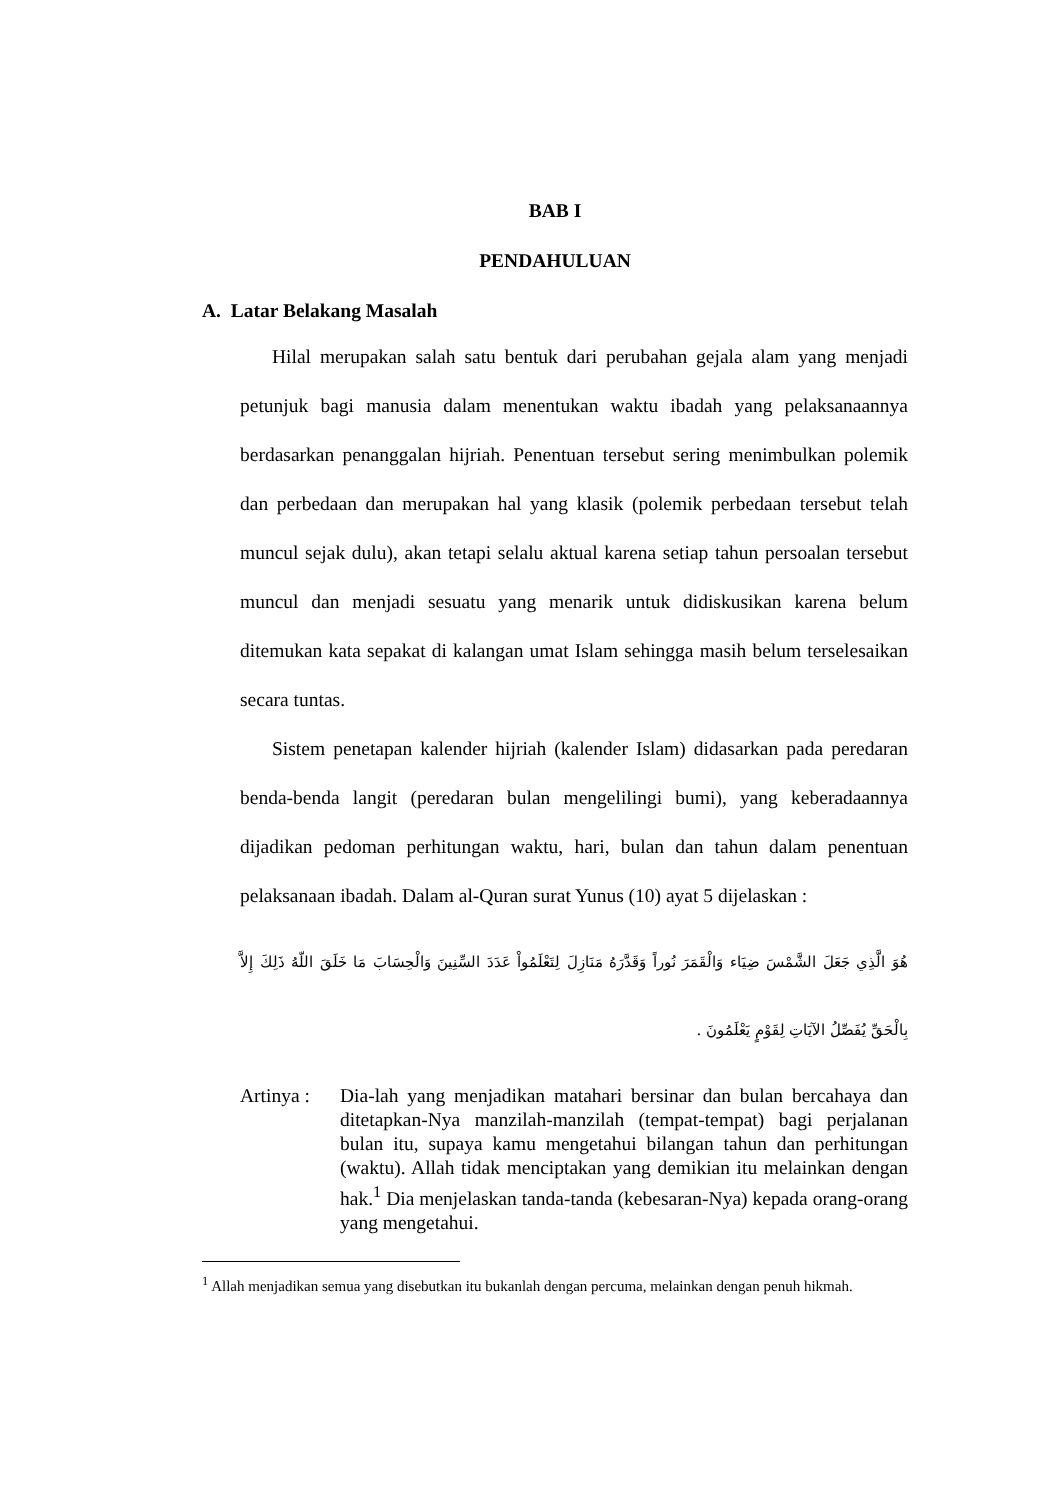BAB I
PENDAHULUAN
A. Latar Belakang Masalah
Hilal merupakan salah satu bentuk dari perubahan gejala alam yang menjadi petunjuk bagi manusia dalam menentukan waktu ibadah yang pelaksanaannya berdasarkan penanggalan hijriah. Penentuan tersebut sering menimbulkan polemik dan perbedaan dan merupakan hal yang klasik (polemik perbedaan tersebut telah muncul sejak dulu), akan tetapi selalu aktual karena setiap tahun persoalan tersebut muncul dan menjadi sesuatu yang menarik untuk didiskusikan karena belum ditemukan kata sepakat di kalangan umat Islam sehingga masih belum terselesaikan secara tuntas.
Sistem penetapan kalender hijriah (kalender Islam) didasarkan pada peredaran benda-benda langit (peredaran bulan mengelilingi bumi), yang keberadaannya dijadikan pedoman perhitungan waktu, hari, bulan dan tahun dalam penentuan pelaksanaan ibadah. Dalam al-Quran surat Yunus (10) ayat 5 dijelaskan :
هُوَ الَّذِي جَعَلَ الشَّمْسَ ضِيَاء وَالْقَمَرَ نُوراً وَقَدَّرَهُ مَنَازِلَ لِتَعْلَمُواْ عَدَدَ السِّنِينَ وَالْحِسَابَ مَا خَلَقَ اللّهُ ذَلِكَ إِلاَّ بِالْحَقِّ يُفَصِّلُ الآيَاتِ لِقَوْمٍ يَعْلَمُونَ .
Artinya :
Dia-lah yang menjadikan matahari bersinar dan bulan bercahaya dan ditetapkan-Nya manzilah-manzilah (tempat-tempat) bagi perjalanan bulan itu, supaya kamu mengetahui bilangan tahun dan perhitungan (waktu). Allah tidak menciptakan yang demikian itu melainkan dengan hak.<sup>1</sup> Dia menjelaskan tanda-tanda (kebesaran-Nya) kepada orang-orang yang mengetahui.
<sup>1</sup> Allah menjadikan semua yang disebutkan itu bukanlah dengan percuma, melainkan dengan penuh hikmah.